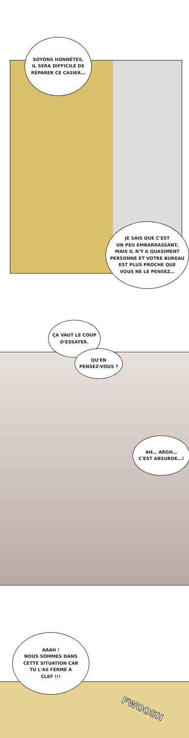SOYONS HONNÊTES,
IL SERA DIFFICILE DE
RÉPARER CE CASIER…
JE SAIS QUE C'EST
UN PEU EMBARRASSANT,
MAIS IL N'Y A QUASIMENT
PERSONNE ET VOTRE BUREAU
EST PLUS PROCHE QUE
VOUS NE LE PENSEZ…
ÇA VAUT LE COUP
D'ESSAYER.
QU'EN
PENSEZ-VOUS ?
AH… ARGH…
C'EST ABSURDE…!
AAAH !
NOUS SOMMES DANS
CETTE SITUATION CAR
TU L'AS FERMÉ À
CLEF !!!
FWOOSH